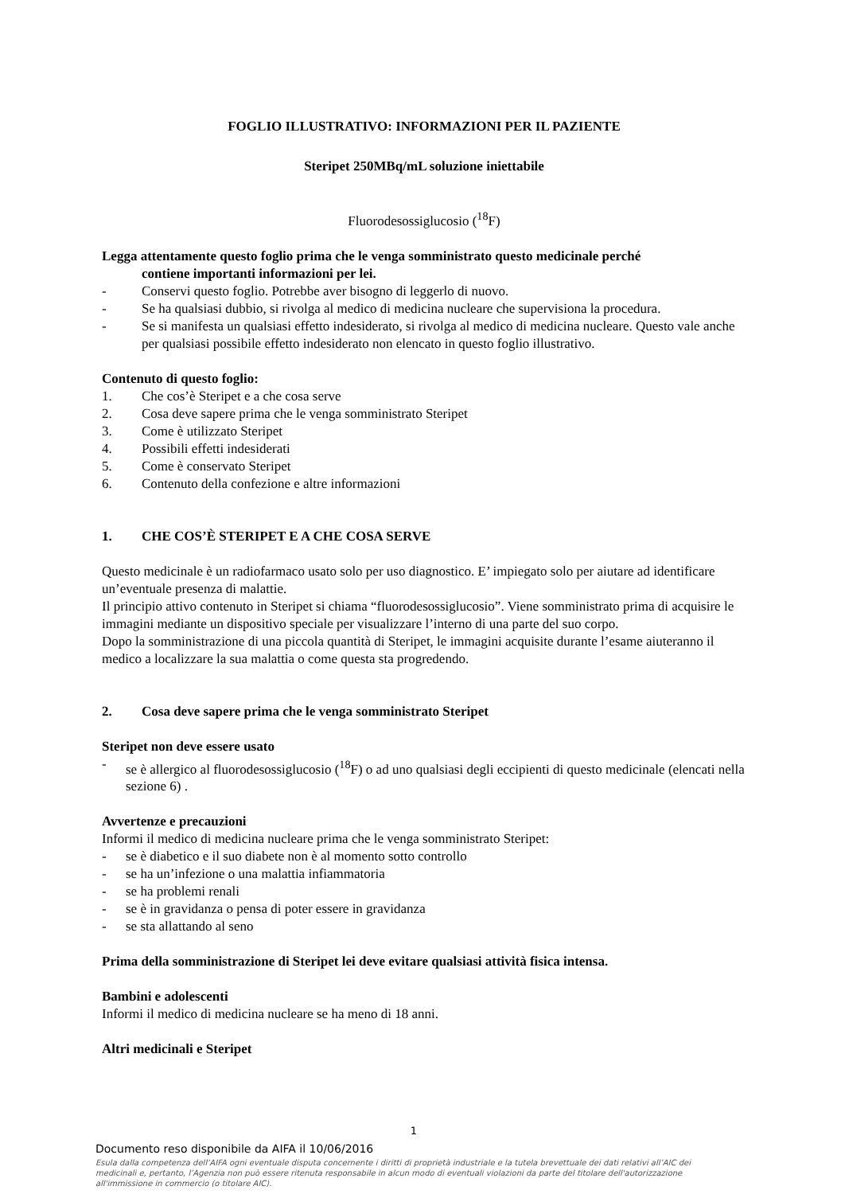FOGLIO ILLUSTRATIVO: INFORMAZIONI PER IL PAZIENTE
Steripet 250MBq/mL soluzione iniettabile
Fluorodesossiglucosio (<sup>18</sup>F)
Legga attentamente questo foglio prima che le venga somministrato questo medicinale perché
contiene importanti informazioni per lei.
- Conservi questo foglio. Potrebbe aver bisogno di leggerlo di nuovo.
- Se ha qualsiasi dubbio, si rivolga al medico di medicina nucleare che supervisiona la procedura.
- Se si manifesta un qualsiasi effetto indesiderato, si rivolga al medico di medicina nucleare. Questo vale anche per qualsiasi possibile effetto indesiderato non elencato in questo foglio illustrativo.
Contenuto di questo foglio:
1. Che cos’è Steripet e a che cosa serve
2. Cosa deve sapere prima che le venga somministrato Steripet
3. Come è utilizzato Steripet
4. Possibili effetti indesiderati
5. Come è conservato Steripet
6. Contenuto della confezione e altre informazioni
1. CHE COS’È STERIPET E A CHE COSA SERVE
Questo medicinale è un radiofarmaco usato solo per uso diagnostico. E’ impiegato solo per aiutare ad identificare un’eventuale presenza di malattie.
Il principio attivo contenuto in Steripet si chiama “fluorodesossiglucosio”. Viene somministrato prima di acquisire le immagini mediante un dispositivo speciale per visualizzare l’interno di una parte del suo corpo.
Dopo la somministrazione di una piccola quantità di Steripet, le immagini acquisite durante l’esame aiuteranno il medico a localizzare la sua malattia o come questa sta progredendo.
2. Cosa deve sapere prima che le venga somministrato Steripet
Steripet non deve essere usato
- se è allergico al fluorodesossiglucosio (<sup>18</sup>F) o ad uno qualsiasi degli eccipienti di questo medicinale (elencati nella sezione 6) .
Avvertenze e precauzioni
Informi il medico di medicina nucleare prima che le venga somministrato Steripet:
- se è diabetico e il suo diabete non è al momento sotto controllo
- se ha un’infezione o una malattia infiammatoria
- se ha problemi renali
- se è in gravidanza o pensa di poter essere in gravidanza
- se sta allattando al seno
Prima della somministrazione di Steripet lei deve evitare qualsiasi attività fisica intensa.
Bambini e adolescenti
Informi il medico di medicina nucleare se ha meno di 18 anni.
Altri medicinali e Steripet
1
Documento reso disponibile da AIFA il 10/06/2016
Esula dalla competenza dell’AIFA ogni eventuale disputa concernente i diritti di proprietà industriale e la tutela brevettuale dei dati relativi all’AIC dei medicinali e, pertanto, l’Agenzia non può essere ritenuta responsabile in alcun modo di eventuali violazioni da parte del titolare dell'autorizzazione all'immissione in commercio (o titolare AIC).